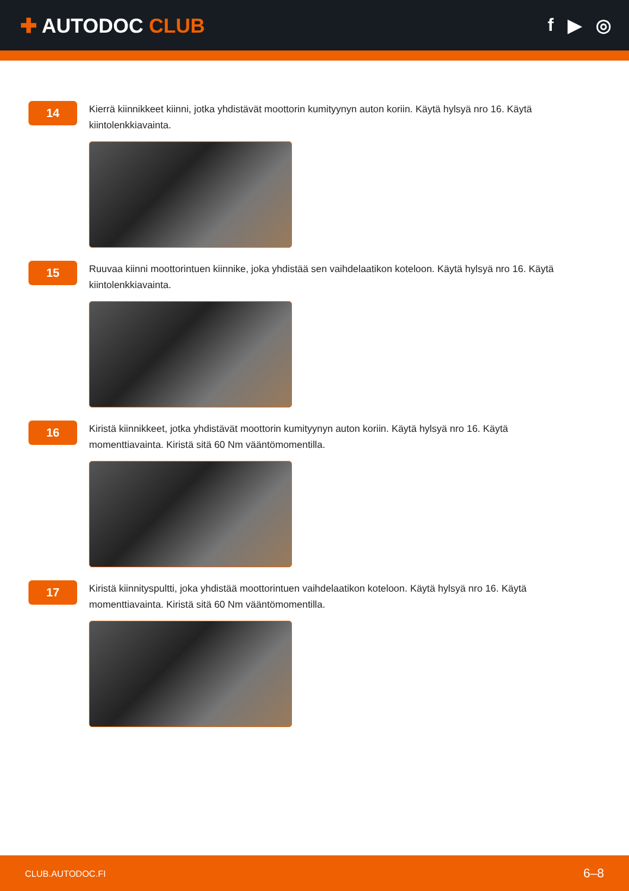✚ AUTODOC CLUB f ▶ ◎
14
Kierrä kiinnikkeet kiinni, jotka yhdistävät moottorin kumityynyn auton koriin. Käytä hylsyä nro 16. Käytä kiintolenkkiavainta.
15
Ruuvaa kiinni moottorintuen kiinnike, joka yhdistää sen vaihdelaatikon koteloon. Käytä hylsyä nro 16. Käytä kiintolenkkiavainta.
16
Kiristä kiinnikkeet, jotka yhdistävät moottorin kumityynyn auton koriin. Käytä hylsyä nro 16. Käytä momenttiavainta. Kiristä sitä 60 Nm vääntömomentilla.
17
Kiristä kiinnityspultti, joka yhdistää moottorintuen vaihdelaatikon koteloon. Käytä hylsyä nro 16. Käytä momenttiavainta. Kiristä sitä 60 Nm vääntömomentilla.
CLUB.AUTODOC.FI 6–8